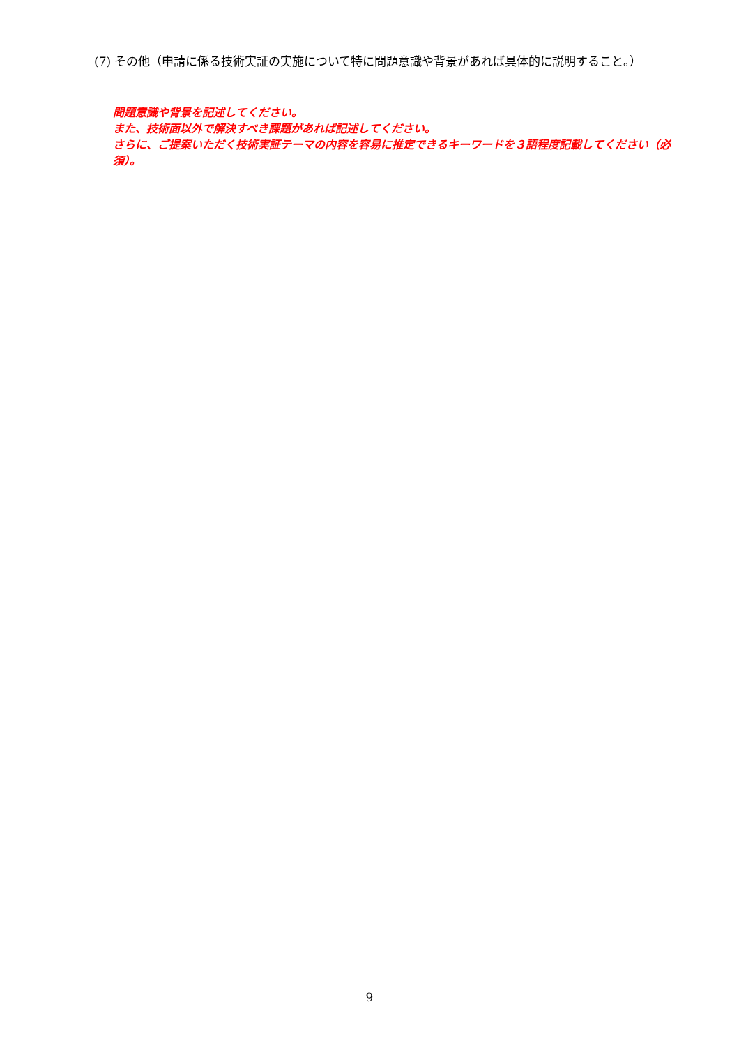(7) その他（申請に係る技術実証の実施について特に問題意識や背景があれば具体的に説明すること。）
問題意識や背景を記述してください。
また、技術面以外で解決すべき課題があれば記述してください。
さらに、ご提案いただく技術実証テーマの内容を容易に推定できるキーワードを３語程度記載してください（必須）。
9